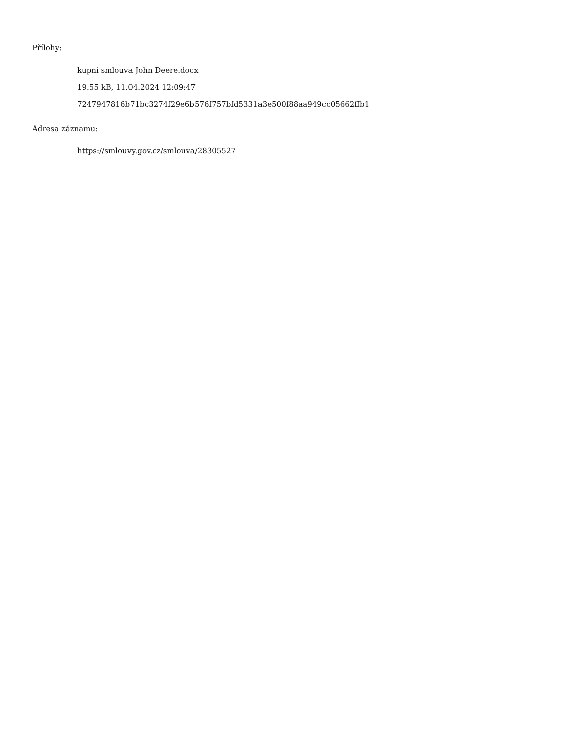Přílohy:
kupní smlouva John Deere.docx
19.55 kB, 11.04.2024 12:09:47
7247947816b71bc3274f29e6b576f757bfd5331a3e500f88aa949cc05662ffb1
Adresa záznamu:
https://smlouvy.gov.cz/smlouva/28305527